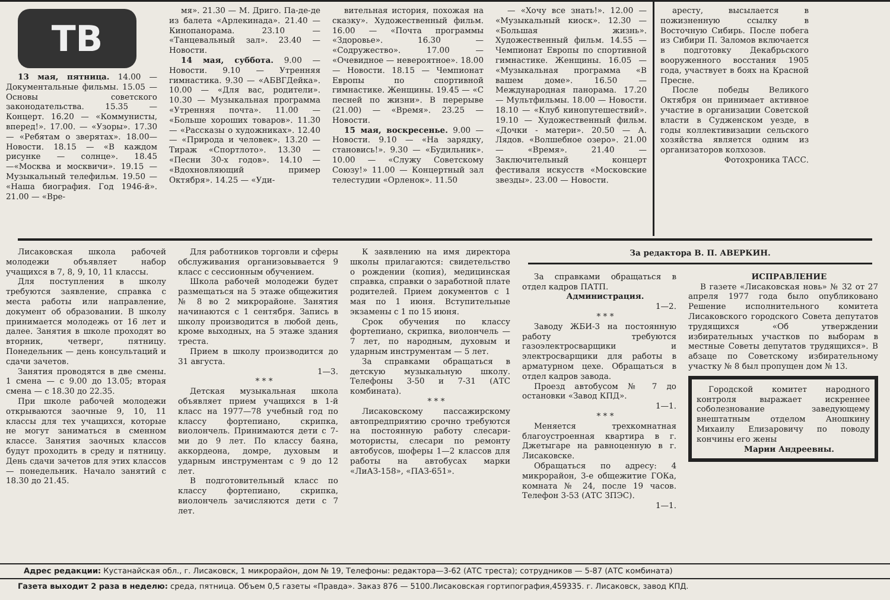ТВ
13 мая, пятница. 14.00 — Документальные фильмы. 15.05 — Основы советского законодательства. 15.35 — Концерт. 16.20 — «Коммунисты, вперед!». 17.00. — «Узоры». 17.30 — «Ребятам о зверятах». 18.00—Новости. 18.15 — «В каждом рисунке — солнце». 18.45—«Москва и москвичи». 19.15 — Музыкальный телефильм. 19.50 — «Наша биография. Год 1946-й». 21.00 — «Вре-
мя». 21.30 — М. Дриго. Па-де-де из балета «Арлекинада». 21.40 — Кинопанорама. 23.10 — «Танцевальный зал». 23.40 — Новости.
14 мая, суббота. 9.00 — Новости. 9.10 — Утренняя гимнастика. 9.30 — «АБВГДейка». 10.00 — «Для вас, родители». 10.30 — Музыкальная программа «Утренняя почта». 11.00 — «Больше хороших товаров». 11.30 — «Рассказы о художниках». 12.40 — «Природа и человек». 13.20 — Тираж «Спортлото». 13.30 — «Песни 30-х годов». 14.10 — «Вдохновляющий пример Октября». 14.25 — «Уди-
вительная история, похожая на сказку». Художественный фильм. 16.00 — «Почта программы «Здоровье». 16.30 — «Содружество». 17.00 — «Очевидное — невероятное». 18.00 — Новости. 18.15 — Чемпионат Европы по спортивной гимнастике. Женщины. 19.45 — «С песней по жизни». В перерыве (21.00) — «Время». 23.25 — Новости.
15 мая, воскресенье. 9.00 — Новости. 9.10 — «На зарядку, становись!». 9.30 — «Будильник». 10.00 — «Служу Советскому Союзу!» 11.00 — Концертный зал телестудии «Орленок». 11.50
— «Хочу все знать!». 12.00 — «Музыкальный киоск». 12.30 — «Большая жизнь». Художественный фильм. 14.55 — Чемпионат Европы по спортивной гимнастике. Женщины. 16.05 — «Музыкальная программа «В вашем доме». 16.50 — Международная панорама. 17.20 — Мультфильмы. 18.00 — Новости. 18.10 — «Клуб кинопутешествий». 19.10 — Художественный фильм. «Дочки - матери». 20.50 — А. Лядов. «Волшебное озеро». 21.00 — «Время». 21.40 — Заключительный концерт фестиваля искусств «Московские звезды». 23.00 — Новости.
аресту, высылается в пожизненную ссылку в Восточную Сибирь. После побега из Сибири П. Заломов включается в подготовку Декабрьского вооруженного восстания 1905 года, участвует в боях на Красной Пресне.
После победы Великого Октября он принимает активное участие в организации Советской власти в Судженском уезде, в годы коллективизации сельского хозяйства является одним из организаторов колхозов.
Фотохроника ТАСС.
Лисаковская школа рабочей молодежи объявляет набор учащихся в 7, 8, 9, 10, 11 классы.
Для поступления в школу требуются заявление, справка с места работы или направление, документ об образовании. В школу принимается молодежь от 16 лет и далее. Занятия в школе проходят во вторник, четверг, пятницу. Понедельник — день консультаций и сдачи зачетов.
Занятия проводятся в две смены. 1 смена — с 9.00 до 13.05; вторая смена — с 18.30 до 22.35.
При школе рабочей молодежи открываются заочные 9, 10, 11 классы для тех учащихся, которые не могут заниматься в сменном классе. Занятия заочных классов будут проходить в среду и пятницу. День сдачи зачетов для этих классов — понедельник. Начало занятий с 18.30 до 21.45.
Для работников торговли и сферы обслуживания организовывается 9 класс с сессионным обучением.
Школа рабочей молодежи будет размещаться на 5 этаже общежития № 8 во 2 микрорайоне. Занятия начинаются с 1 сентября. Запись в школу производится в любой день, кроме выходных, на 5 этаже здания треста.
Прием в школу производится до 31 августа.
1—3.
* * *
Детская музыкальная школа объявляет прием учащихся в 1-й класс на 1977—78 учебный год по классу фортепиано, скрипка, виолончель. Принимаются дети с 7-ми до 9 лет. По классу баяна, аккордеона, домре, духовым и ударным инструментам с 9 до 12 лет.
В подготовительный класс по классу фортепиано, скрипка, виолончель зачисляются дети с 7 лет.
К заявлению на имя директора школы прилагаются: свидетельство о рождении (копия), медицинская справка, справки о заработной плате родителей. Прием документов с 1 мая по 1 июня. Вступительные экзамены с 1 по 15 июня.
Срок обучения по классу фортепиано, скрипка, виолончель — 7 лет, по народным, духовым и ударным инструментам — 5 лет.
За справками обращаться в детскую музыкальную школу. Телефоны 3-50 и 7-31 (АТС комбината).
* * *
Лисаковскому пассажирскому автопредприятию срочно требуются на постоянную работу слесари-мотористы, слесари по ремонту автобусов, шоферы 1—2 классов для работы на автобусах марки «ЛиАЗ-158», «ПАЗ-651».
За редактора В. П. АВЕРКИН.
За справками обращаться в отдел кадров ПАТП.
Администрация.
1—2.
* * *
Заводу ЖБИ-3 на постоянную работу требуются газоэлектросварщики и электросварщики для работы в арматурном цехе. Обращаться в отдел кадров завода.
Проезд автобусом № 7 до остановки «Завод КПД».
1—1.
* * *
Меняется трехкомнатная благоустроенная квартира в г. Джетыгаре на равноценную в г. Лисаковске.
Обращаться по адресу: 4 микрорайон, 3-е общежитие ГОКа, комната № 24, после 19 часов. Телефон 3-53 (АТС ЗПЭС).
1—1.
ИСПРАВЛЕНИЕ
В газете «Лисаковская новь» № 32 от 27 апреля 1977 года было опубликовано Решение исполнительного комитета Лисаковского городского Совета депутатов трудящихся «Об утверждении избирательных участков по выборам в местные Советы депутатов трудящихся». В абзаце по Советскому избирательному участку № 8 был пропущен дом № 13.
Городской комитет народного контроля выражает искреннее соболезнование заведующему внештатным отделом Аношкину Михаилу Елизаровичу по поводу кончины его жены
Марии Андреевны.
Адрес редакции: Кустанайская обл., г. Лисаковск, 1 микрорайон, дом № 19, Телефоны: редактора—3-62 (АТС треста); сотрудников — 5-87 (АТС комбината)
Газета выходит 2 раза в неделю: среда, пятница. Объем 0,5 газеты «Правда». Заказ 876 — 5100.Лисаковская гортипография,459335. г. Лисаковск, завод КПД.